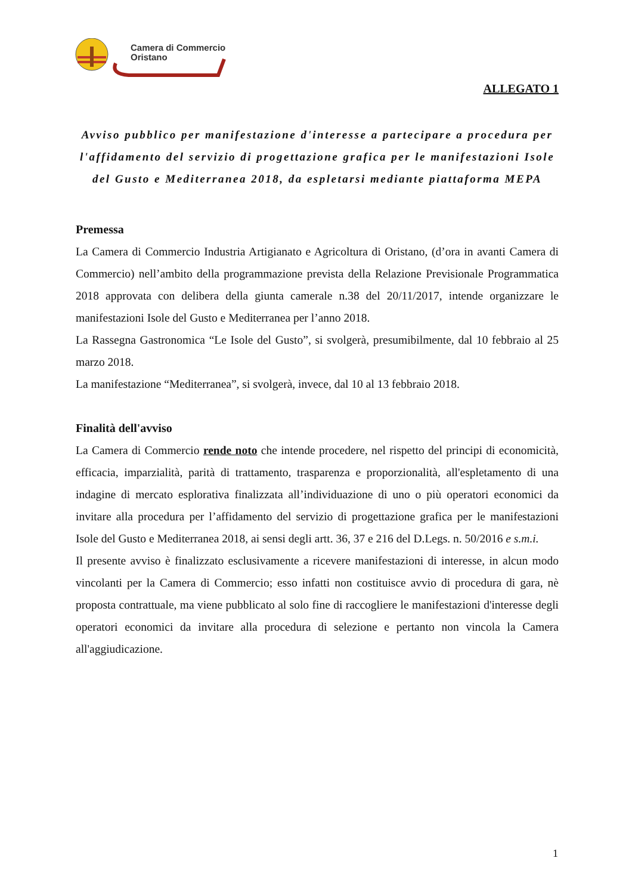Camera di Commercio
Oristano
ALLEGATO 1
Avviso pubblico per manifestazione d'interesse a partecipare a procedura per l'affidamento del servizio di progettazione grafica per le manifestazioni Isole del Gusto e Mediterranea 2018, da espletarsi mediante piattaforma MEPA
Premessa
La Camera di Commercio Industria Artigianato e Agricoltura di Oristano, (d’ora in avanti Camera di Commercio) nell’ambito della programmazione prevista della Relazione Previsionale Programmatica 2018 approvata con delibera della giunta camerale n.38 del 20/11/2017, intende organizzare le manifestazioni Isole del Gusto e Mediterranea per l’anno 2018.
La Rassegna Gastronomica “Le Isole del Gusto”, si svolgerà, presumibilmente, dal 10 febbraio al 25 marzo 2018.
La manifestazione “Mediterranea”, si svolgerà, invece, dal 10 al 13 febbraio 2018.
Finalità dell'avviso
La Camera di Commercio rende noto che intende procedere, nel rispetto del principi di economicità, efficacia, imparzialità, parità di trattamento, trasparenza e proporzionalità, all'espletamento di una indagine di mercato esplorativa finalizzata all’individuazione di uno o più operatori economici da invitare alla procedura per l’affidamento del servizio di progettazione grafica per le manifestazioni Isole del Gusto e Mediterranea 2018, ai sensi degli artt. 36, 37 e 216 del D.Legs. n. 50/2016 e s.m.i.
Il presente avviso è finalizzato esclusivamente a ricevere manifestazioni di interesse, in alcun modo vincolanti per la Camera di Commercio; esso infatti non costituisce avvio di procedura di gara, nè proposta contrattuale, ma viene pubblicato al solo fine di raccogliere le manifestazioni d'interesse degli operatori economici da invitare alla procedura di selezione e pertanto non vincola la Camera all'aggiudicazione.
1